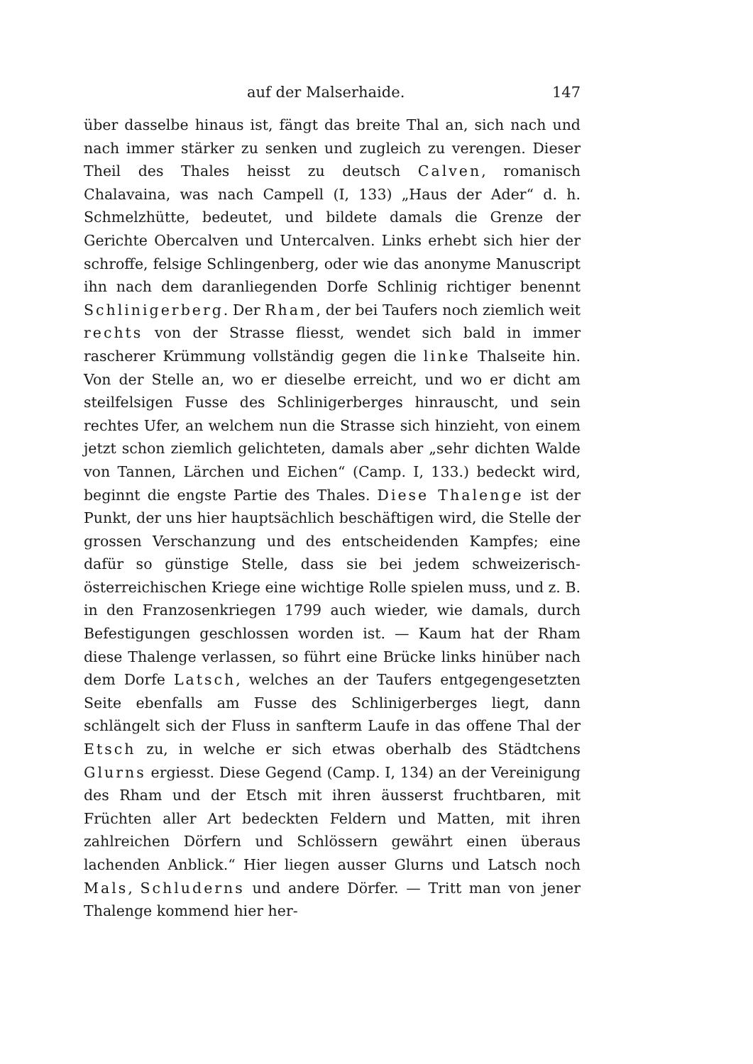auf der Malserhaide. 147
über dasselbe hinaus ist, fängt das breite Thal an, sich nach und nach immer stärker zu senken und zugleich zu verengen. Dieser Theil des Thales heisst zu deutsch Calven, romanisch Chalavaina, was nach Campell (I, 133) „Haus der Ader“ d. h. Schmelzhütte, bedeutet, und bildete damals die Grenze der Gerichte Obercalven und Untercalven. Links erhebt sich hier der schroffe, felsige Schlingenberg, oder wie das anonyme Manuscript ihn nach dem daranliegenden Dorfe Schlinig richtiger benennt Schlinigerberg. Der Rham, der bei Taufers noch ziemlich weit rechts von der Strasse fliesst, wendet sich bald in immer rascherer Krümmung vollständig gegen die linke Thalseite hin. Von der Stelle an, wo er dieselbe erreicht, und wo er dicht am steilfelsigen Fusse des Schlinigerberges hinrauscht, und sein rechtes Ufer, an welchem nun die Strasse sich hinzieht, von einem jetzt schon ziemlich gelichteten, damals aber „sehr dichten Walde von Tannen, Lärchen und Eichen“ (Camp. I, 133.) bedeckt wird, beginnt die engste Partie des Thales. Diese Thalenge ist der Punkt, der uns hier hauptsächlich beschäftigen wird, die Stelle der grossen Verschanzung und des entscheidenden Kampfes; eine dafür so günstige Stelle, dass sie bei jedem schweizerisch-österreichischen Kriege eine wichtige Rolle spielen muss, und z. B. in den Franzosenkriegen 1799 auch wieder, wie damals, durch Befestigungen geschlossen worden ist. — Kaum hat der Rham diese Thalenge verlassen, so führt eine Brücke links hinüber nach dem Dorfe Latsch, welches an der Taufers entgegengesetzten Seite ebenfalls am Fusse des Schlinigerberges liegt, dann schlängelt sich der Fluss in sanfterm Laufe in das offene Thal der Etsch zu, in welche er sich etwas oberhalb des Städtchens Glurns ergiesst. Diese Gegend (Camp. I, 134) an der Vereinigung des Rham und der Etsch mit ihren äusserst fruchtbaren, mit Früchten aller Art bedeckten Feldern und Matten, mit ihren zahlreichen Dörfern und Schlössern gewährt einen überaus lachenden Anblick.“ Hier liegen ausser Glurns und Latsch noch Mals, Schluderns und andere Dörfer. — Tritt man von jener Thalenge kommend hier her-